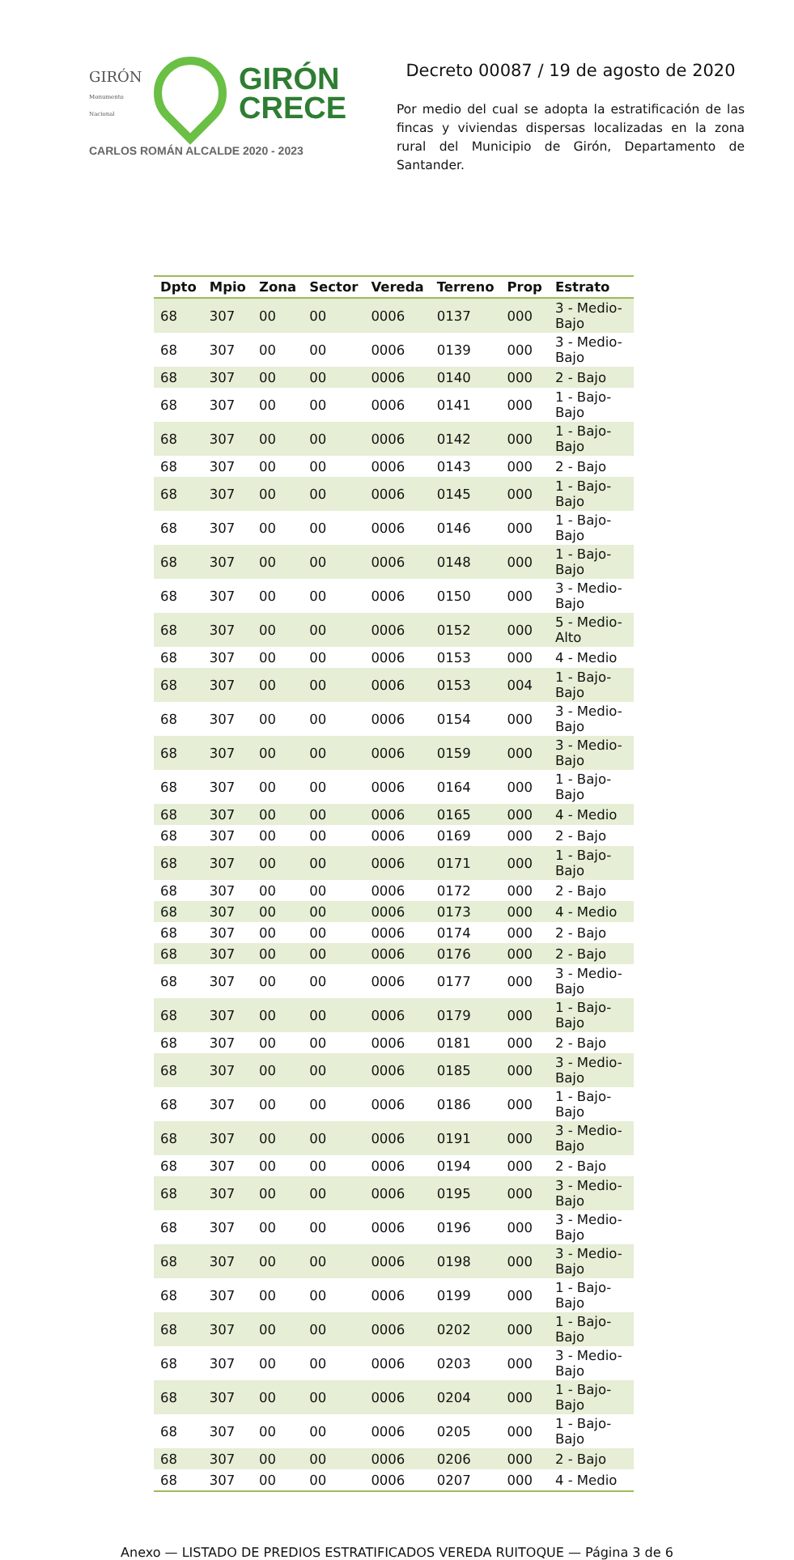GIRÓN
Monumento Nacional
GIRÓN
CRECE
CARLOS ROMÁN ALCALDE 2020 - 2023
Decreto 00087 / 19 de agosto de 2020
Por medio del cual se adopta la estratificación de las fincas y viviendas dispersas localizadas en la zona rural del Municipio de Girón, Departamento de Santander.
| Dpto | Mpio | Zona | Sector | Vereda | Terreno | Prop | Estrato |
| --- | --- | --- | --- | --- | --- | --- | --- |
| 68 | 307 | 00 | 00 | 0006 | 0137 | 000 | 3 - Medio-Bajo |
| 68 | 307 | 00 | 00 | 0006 | 0139 | 000 | 3 - Medio-Bajo |
| 68 | 307 | 00 | 00 | 0006 | 0140 | 000 | 2 - Bajo |
| 68 | 307 | 00 | 00 | 0006 | 0141 | 000 | 1 - Bajo-Bajo |
| 68 | 307 | 00 | 00 | 0006 | 0142 | 000 | 1 - Bajo-Bajo |
| 68 | 307 | 00 | 00 | 0006 | 0143 | 000 | 2 - Bajo |
| 68 | 307 | 00 | 00 | 0006 | 0145 | 000 | 1 - Bajo-Bajo |
| 68 | 307 | 00 | 00 | 0006 | 0146 | 000 | 1 - Bajo-Bajo |
| 68 | 307 | 00 | 00 | 0006 | 0148 | 000 | 1 - Bajo-Bajo |
| 68 | 307 | 00 | 00 | 0006 | 0150 | 000 | 3 - Medio-Bajo |
| 68 | 307 | 00 | 00 | 0006 | 0152 | 000 | 5 - Medio-Alto |
| 68 | 307 | 00 | 00 | 0006 | 0153 | 000 | 4 - Medio |
| 68 | 307 | 00 | 00 | 0006 | 0153 | 004 | 1 - Bajo-Bajo |
| 68 | 307 | 00 | 00 | 0006 | 0154 | 000 | 3 - Medio-Bajo |
| 68 | 307 | 00 | 00 | 0006 | 0159 | 000 | 3 - Medio-Bajo |
| 68 | 307 | 00 | 00 | 0006 | 0164 | 000 | 1 - Bajo-Bajo |
| 68 | 307 | 00 | 00 | 0006 | 0165 | 000 | 4 - Medio |
| 68 | 307 | 00 | 00 | 0006 | 0169 | 000 | 2 - Bajo |
| 68 | 307 | 00 | 00 | 0006 | 0171 | 000 | 1 - Bajo-Bajo |
| 68 | 307 | 00 | 00 | 0006 | 0172 | 000 | 2 - Bajo |
| 68 | 307 | 00 | 00 | 0006 | 0173 | 000 | 4 - Medio |
| 68 | 307 | 00 | 00 | 0006 | 0174 | 000 | 2 - Bajo |
| 68 | 307 | 00 | 00 | 0006 | 0176 | 000 | 2 - Bajo |
| 68 | 307 | 00 | 00 | 0006 | 0177 | 000 | 3 - Medio-Bajo |
| 68 | 307 | 00 | 00 | 0006 | 0179 | 000 | 1 - Bajo-Bajo |
| 68 | 307 | 00 | 00 | 0006 | 0181 | 000 | 2 - Bajo |
| 68 | 307 | 00 | 00 | 0006 | 0185 | 000 | 3 - Medio-Bajo |
| 68 | 307 | 00 | 00 | 0006 | 0186 | 000 | 1 - Bajo-Bajo |
| 68 | 307 | 00 | 00 | 0006 | 0191 | 000 | 3 - Medio-Bajo |
| 68 | 307 | 00 | 00 | 0006 | 0194 | 000 | 2 - Bajo |
| 68 | 307 | 00 | 00 | 0006 | 0195 | 000 | 3 - Medio-Bajo |
| 68 | 307 | 00 | 00 | 0006 | 0196 | 000 | 3 - Medio-Bajo |
| 68 | 307 | 00 | 00 | 0006 | 0198 | 000 | 3 - Medio-Bajo |
| 68 | 307 | 00 | 00 | 0006 | 0199 | 000 | 1 - Bajo-Bajo |
| 68 | 307 | 00 | 00 | 0006 | 0202 | 000 | 1 - Bajo-Bajo |
| 68 | 307 | 00 | 00 | 0006 | 0203 | 000 | 3 - Medio-Bajo |
| 68 | 307 | 00 | 00 | 0006 | 0204 | 000 | 1 - Bajo-Bajo |
| 68 | 307 | 00 | 00 | 0006 | 0205 | 000 | 1 - Bajo-Bajo |
| 68 | 307 | 00 | 00 | 0006 | 0206 | 000 | 2 - Bajo |
| 68 | 307 | 00 | 00 | 0006 | 0207 | 000 | 4 - Medio |
Anexo — LISTADO DE PREDIOS ESTRATIFICADOS VEREDA RUITOQUE — Página 3 de 6